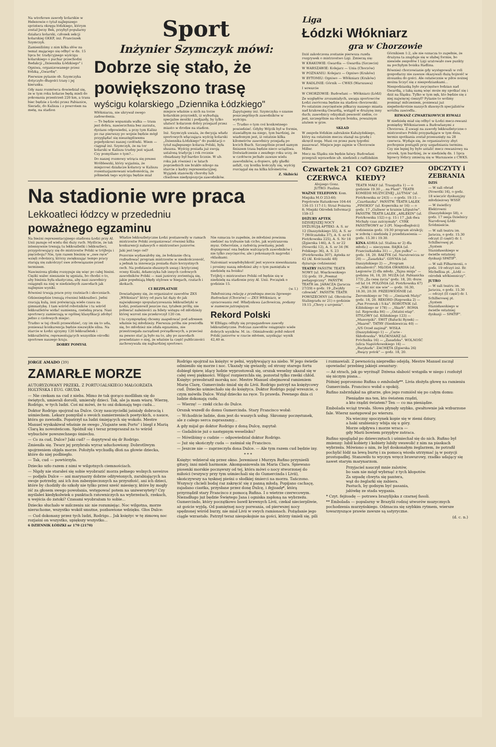Na wtorkowe zawody kolarskie w Helenowie o tytuł najlepszego sprintera okręgu łódzkiego, którym został Jerzy Bek, przybył popularny działacz kolarski, członek sekcji kolarskiej GKKF, inż. Franciszek Szymczyk.
Zamieniliśmy z nim kilka słów na temat mającego się odbyć w dn. 15 lipca br. tradycyjnego wyścigu kolarskiego o puchar przechodni Redakcji „Dziennika Łódzkiego" i Ogniwa, organizowanego przez łódzką „Gwardię".
Pierwsze pytanie ob. Szymczyka dotyczyło długości trasy i jej kierunku.
Gdy nasz rozmówca dowiedział się, że w tym roku kolarze będą mieli do pokonania przestrzeń 220 km, a trasa biec będzie z Łodzi przez Pabianice, Sieradz, do Kalisza i z powrotem na metę, na stadion
Sport
Inżynier Szymczyk mówi:
Dobrze się stało, że powiększono trasę
wyścigu kolarskiego „Dziennika Łódzkiego"
Włókniarza, nie ukrywał swego zadowolenia.
— To będzie wspaniała walka — trasa jest dobra, nawierzchnia bez zarzutu, dystans odpowiedni, a przy tym Kalisz po raz pierwszy po wojnie będzie mógł przyglądać się nieustępliwemu pojedynkowi naszej czołówki. Wiem — ciągnął inż. Szymczyk, że na tor kolarski w Kaliszu trudny jest wjazd. Czy pomyślano o tym?...
Do naszej rozmowy wtrąca się prezes Wróblewski, który wyjaśnia, że miejscowi działacze kolarscy w Kaliszu rozentuzjazmowani wiadomością, że półmetek tego wyścigu będzie miał miejsce właśnie u nich na torze kolarskim przyrzekli, iż wybudują specjalne mostki i podjazdy, by tylko ułatwić kolarzom dobry przejazd przez miasto w drodze na stadion.
Inż. Szymczyk uważa, że decyzja władz sportowych włączająca wyścig kolarski „Dziennika Łódzkiego" do punktacji o tytuł najlepszego kolarza Polski, była słuszna. Wyścig posiada już swoją ustaloną tradycję i rok rocznie obsadzany był bardzo licznie. W ub. roku jak również i w latach poprzednich nie brakło nikogo na starcie z kadry reprezentacyjnej. Wyjątek stanowiły choroby lub chwilowe niedyspozycje zawodników.
Zapytujemy inż. Szymczyka o szanse poszczególnych zawodników w wyścigu.
— Trudno o tym coś konkretnego powiedzieć. Gdyby Wójcik był w formie, stawiałbym na niego, tym bardziej, że wiadomym jest, iż ostatnie kilka kilometrów zawodnicy przejadą po kocich łbach. Szczególnie przed samym finiszem trasa będzie nieco uciążliwa. Doświadczenie z zeszłego roku uczy, że w czołówce jechało zawsze wielu zawodników, a dopiero, gdy gładki asfalt, czy kostka kończyły się, wyścig rozciągał się na kilka kilometrów.
Z. Skibicki
Na stadionie wre praca
Lekkoatleci łódzcy w przededniu
poważnego egzaminu
Na bieżni reprezentacyjnego stadionu Łodzi przy Al. Unii panuje od wielu dni duży ruch. Myślicie, że tak intensywnie trenują tu lekkoatletki i lekkoatleci, przygotowujący się do mistrzostw Polski w trójboju i pięcioboju? Nie, tym razem bieżnię w „swe ręce" wzięli robotnicy, którzy zwiększając tempo pracy starają się zakończyć swe zobowiązanie przed terminem.
Nawieziona glinkę rozsypuje się więc po całej bieżni. Ciężki walec nieszanie tę ugniata, bo chodzi o to, aby bieżnia była elastyczna, aby nasi zawodnicy osiągnęli na niej w niedzielnych zawodach jak najlepsze wyniki.
Również trwają prace przy rzutniach i skoczniach.
Gdzieniegdzie trenują również lekkoatleci. Jedni rzucają kulą, inni poświęcają wiele czasu na gimnastykę. I tam wśród robotników i tu wśród lekkoatletów widać sumienną, rzetelną pracę. Nasi sportowcy zamierzają w ogólnej klasyfikacji zdobyć jedno z czołowych miejsc.
Trudno w tej chwili przewidzieć, czy im się to uda, ponieważ konkurencja będzie niezwykle silna. Na starcie w Łodzi ujrzymy 120 lekkoatletek i lekkoatletów, reprezentujących wszystkie ośrodki sportowe naszego kraju.
DOBRY POMYSŁ
Władze lekkoatletyczne Łodzi postanowiły w ramach mistrzostw Polski zorganizować również kilka konkurencji naławych o mistrzostwo juniorów.
Jaki jest tego cel?
Pozornie wydawałoby się, że łodzianie chcą rozbudować program mistrzostw w nieskończoność, a jednak ta innowacja posiada dużo korzystnych cech. Na podstawie słusznych uwag i krytycznej oceny Kiszki, Adamczyka lub innych czołowych zawodników Polski — nasi juniorzy zorientują się, jakie popełniają błędy stylowe w biegach, rzutach i skokach.
CI BEZPŁATNIE
Dowiadujemy się, że organizator zawodów ZKS „Włókniarz" który od paru lat dąży do jak największego spopularyzowania lekkoatletyki w Łodzi, postanowił jeszcze raz, tytułem próby, nie pobierać należności za bilety wstępu od młodzieży której wzrost nie przekroczył 120 cm.
I tu czymprędzej chcemy zaapelować pod adresem właśnie tej młodzieży. Pierwsza próba nie powiodła się, bo młodzież nie zdała egzaminu, nie przestrzegała zarządzeń porządkowych, a przecież na pewno stać ją było na to, aby po zawodach powiedziano o niej, że właśnie ta część publiczności zachowywała się najbardziej sportowo.
Nie oznacza to zupełnie, że młodzież powinna siedzieć na trybunie tak cicho, jak wystraszona mysz. Odwrotnie, z radością powitamy, jeżeli dopingować ona będzie walczących zawodników i nie tylko zwycięzców, ale i pokonanych nagrodzi oklaskami.
Natomiast wszędobylskość jest wysoce niewskazana i prosimy naszą młodzież aby o tym pamiętała w niedzielę na boisku!
Trójbój o mistrzostwo Polski od będzie się w niedzielę na stadionie przy Al. Unii. Początek o godzinie 15.
(w. l.)
Telefoniczną relację z przebiegu meczu ligowego Budowlani (Chorzów) — ZKS Włókniarz, w opracowaniu red. Władysława Lachowicza, podamy w numerze jutrzejszym.
Rekord Polski
W Elblągu odbyły się propagandowe zawody lekkoatletyczne. Podczas zawodów osiągnięto wiele dobrych wyników. M. in.: Ośmiałowski pobił rekord Polski juniorów w rzucie młotem, uzyskując wynik 42,40 m.
Liga
Łódzki Włókniarz
gra w Chorzowie
Dziś zakończona zostanie pierwsza runda rozgrywek o mistrzostwo Ligi. Zmierzą się:
W KRAKOWIE: Gwardia — Gwardia (Szczecin)
W WARSZAWIE: Kolejarz — Unia (Chorzów)
W POZNANIU: Kolejarz — Ogniwo (Kraków)
W BYTOMIU: Ogniwo — Włókniarz (Kraków)
W RADLINIE: Górnik — CWKS (Warszawa)
I wreszcie
W CHORZOWIE: Budowlani — Włókniarz (Łódź)
Ze względów zrozumiałych, uwaga sportowców Łodzi zwrócona będzie na stadion chorzowski. Po ostatnim zwycięstwie piłkarzy naszego miasta nad krakowską Gwardią, wstąpił w drużynę inny duch; zawodnicy odzyskali pewność siebie, co jest, szczególnie na obcym boisku, poważnym atutem w grze.
SKŁAD
W zespole łódzkim zabraknie Kałużyńskiego, który na ostatnim meczu stanął na grudę i skręcił nogę. Musi on przez parę tygodni pauzować. Miejsce jego zajmie w Chorzowie Miller.
Mecz na Śląsku nie będzie łatwy. Budowlani przegrali wprawdzie ub. niedzieli z radlińskim Górnikiem 1:2, ale nie oznacza to zupełnie, że drużyna ta znajduje się w słabej formie, bo niewiele zespołów I Ligi uratowało swe punkty na pochyłym boisku Radlina.
Również chorzowianie gdy występowali w roli gospodarzy nie zawsze okazywali dużą hojność w stosunku do gości. Ale ostatecznie w piłce nożnej można liczyć się z niespodziankami... Niespodzianką było zwycięstwo łodzian nad Gwardią, z taką samą więc może my spotkać się i dziś na Śląsku. Tylko w tym sęk, kto będzie się z niej najwięcej cieszył? Pytanie to wolimy pominąć milczeniem, ponieważ już niejednokrotnie naszych sławnych specjalistów wróżba zawiodła..
REWANŻ CZWARTKOWYCH RYWALI
W niedzielę miał się odbyć w Łodzi mecz-rewanż pomiędzy Włókniarzem a Budowlanymi z Chorzowa. Z uwagi na zawody lekkoatletyczne o mistrzostwo Polski przypadające w tym dniu, termin spotkania został przesunięty na 28 czerwca. Wydaje się, że organizatorzy zbyt pochopnie postąpili przy uzgadnianiu terminu. Czy nie lepiej by było ustalić mecz rewanżowy na wtorek, tym bardziej, że w niedzielę dn. 1 lipca ligowcy łódzcy zmierzą się w Warszawie z CWKS.
Czwartek 21 CZERWCA
Alojzego Gonz.
JUTRO: Paulina
WAŻNE TELEFONY: Kom. Miejska M.O 253-60; Pogotowie Ratunkowe 104-44 134-15 117-11; Straż Pożarna 8; Miejski Ośrodek Informacji 159-13
DYŻURY APTEK DZISIEJSZEJ NOCY DYŻURUJĄ APTEKI: A. S. nr 12 (Daszyńskiego 55), A. S. nr 7 (Wólczańska 37), A. S. nr 61 Piotrkowska 225), A. S. Nr 18 (Zgierska 146), A. S. nr 22 (Nowotki 12), A. S. nr 34 (W. Polskiego 36), A. S. 23 (Piotrkowska 307). Apteka nr 42 (Al. Kościuszki 48) dyżuruje codziennie)
TEATRY PAŃSTW. TEATR NOWY (ul. Więckowskiego 15) godz. 19 „Poemat pedagogiczny". PAŃSTW. TEATR im. JARACZA (Jaracza 27/29) o godz. 19 „Zwykły człowiek". PAŃSTW. TEATR POWSZECHNY (ul. Obrońców Stalingradu nr 21) o godzinie 19.15 „Chory z urojenia".
CO? GDZIE? KIEDY?
TEATR MAŁY (ul. Traugutta 1) — o godzinie 19.30 „...na Plant". TEATR KOMEDII MUZYCZNEJ „LUTNIA" (ul. Piotrkowska nr 243) — o godz. 19.15 — „Czardaszka". PAŃSTW. TEATR LALEK „PINOKIO" (ul. Kopernika nr 16) — o godz. 17 „Guliwer w krainie Liliputów". PAŃSTW. TEATR LALEK „ARLEKIN" (ul. Piotrkowska 152) o g. 15 i 17 „Jak dwa Michały czas zatrzymały". CYRK PAŃSTWOWY nr 3 (Pl. Niepodległości) codziennie godz. 19.30 program atrakcji; w sobotę i niedzielę 2 przedstawienia — godz. 15.30 i 19.30.
KINA ADRIA (ul. Stalina nr 2) dla młodz.) — nieczynne. BAJKA (ul. Franciszkańska 31) — „Syn pułku" — godz. 18, 20. BAŁTYK (ul. Narutowicza nr 20) — „Zasadzka". GDYNIA (ul. Daszyńskiego 2) — „Program aktualności". MŁODA GWARDIA (ul. Legionów 2) dla młodz. „Tajna misja" — godzina 16, 18, 20. MUZA (ul. Pabianicka 173) „Za cenę życia" godz. 18, 20; dozw. od lat 14. POLONIA (ul. Piotrkowska 67) — „Nikt nic nie wie" — godz. 16.30, 18.30, 20.30. PRZEDWIOŚNIE (ul. Żeromskiego nr 74) — „Gesiarek Matyi" godz. 18, 20. REKORD (Rzgowska 2) — „Pan Pronouk i S-ka". ROBOTNIK (ul. Kilińskiego nr 178) — „Skarb". ROMA (ul. Rzgowska 84) — „Ostatni etap". STYLOWY (ul. Kilińskiego 123) — „Musorgski". ŚWIT (Bałucki Rynek) — „Maaret". TATRY (Sienkiewicza 40) — „S/S Orzeł zaginął". WISŁA (Daszyńskiego 1) — „Curie - Skłodowska". WŁÓKNIARZ (ul. Próchnika 16) — „Zasadzka". WOLNOŚĆ (ulica Napiórkowskiego 16) — „Barykada". ZACHĘTA (Zgierska 26) „Rwący potok" — godz. 18, 20.
ODCZYTY i ZEBRANIA
DZIŚ
— W sali obrad (Nowotki 16), o godz. 18 wieczór dyskusyjny młodzieżowy WSSP.
— W świetlicy Elektrowni (Daszyńskiego 58), o godz. 17 sesja Dzielnicy Narodowej Łódź-Śródmieście.
— W sali teatru im. Jaracza, o godz. 15.30 odczyt (I część) dr. I. Schillerowej pt. „System Stanisławskiego w świetle ostatniej dyskusji SPATIF".
— W sali Filharmonii, o godz. 19 odczyt inż. Br. Michellisa pt. „Łódź — ośrodek włókienniczy".
JUTRO
— W sali teatru im. Jaracza, o godz. 15.30 — odczyt (II część) dr. I. Schillerowej pt. „System Stanisławskiego w świetle ostatniej dyskusji — SPATIF".
JORGE AMADO (39)
ZAMARŁE MORZE
AUTORYZOWANY PRZEKŁ. Z PORTUGALSKIEGO MAŁGORZATA HOLYŃSKA I EUG. GRUDA
— Nie czekam na cud z nieba. Mimo że tak gorąco modliłam się do świętych, umierali dorośli, umierały dzieci. Tak, ale ja mam wiarę. Wierzę, Rodrigo, w tych ludzi. Coś mi mówi, że to oni dokonają tego cudu...
Doktor Rodrigo spojrzał na Dulce. Oczy nauczycielki jaśniały dobrocią i uśmiechem. Lekarz pomyślał o swoich zamierzeniach poetyckich, o nauce, która go zawiodła. Popatrzył na ludzi śmiejących się wokoło. Mestre Manuel wyskakiwał właśnie ze swego „Viajante sem Porto" i biegł z Marią Clarą ku nowożeńcom. Spóźnił się i teraz przepraszał za to wśród wybuchów powszechnego śmiechu.
— Co za cud, Dulce? Jaki cud? — dopytywał się dr Rodrigo.
Zmieniła się. Twarz jej przybrała wyraz uduchowiony. Dobrotliwym spojrzeniem objęła morze. Położyła wychudłą dłoń na głowie dziecka, które do niej podbiegło.
— Tak, cud — powtórzyła.
Dziecko szło razem z nimi w wilgotnych ciemnościach.
— Nigdy nie starałeś się sobie wyobrazić morza pełnego wolnych saveiros — podjęła Dulce — ani marynarzy dobrze odżywionych, zarabiających na swoje potrzeby, ani ich żon zabezpieczonych na przyszłość, ani ich dzieci, które by chodziły do szkoły nie tylko przez sześć miesięcy, które by mogły iść za głosem swego powołania, wstępować potem na uniwersytety? Czy myślałeś kiedykolwiek o punktach ratowniczych na wybrzeżach, rzekach, u wejścia do zatoki? Czasami wyobrażam to sobie...
Dziecko słuchało w milczeniu nic nie rozumiejąc. Noc wilgotna, morze nieruchome, wszystko wokół smutne, pozbawione wdzięku. Głos Dulce:
— Cud dokonany przez tych ludzi, Rodrigo... Jak księżyc w tę zimową noc rozjaśni on wszystko, upiększy wszystko...
Rodrigo spojrzał na księżyc w pełni, wypływający na niebo. W jego świetle odmieniło się morze i noc. Ukazały się gwiazdy, od strony starego fortu dobiegł śpiew, idący ludzie wyprostowali się, orszak weselny ukazał się w całej swej piękności. Wilgoć rozpierzchła się, pozostał tylko rześki chłód. Księżyc przeobraził morską noc. Mestre Manuel obejmował ramieniem Marię Clarę, Gumercindo śmiał się do Livii. Rodrigo patrzył na księżycowy cud. Dziecko uśmiechało się do księżyca. Doktor Rodrigo pojął wreszcie, o czym mówiła Dulce. Wziął dziecko na ręce. To prawda. Pewnego dnia ci ludzie dokonają cudu.
— Wierzę! — rzekł cicho do Dulce.
Orszak wszedł do domu Gumercinda. Stary Francisco wołał:
— Wchodźcie ludzie, dom jest do waszych usług. Skromny poczęstunek, ale z całego serca zapraszamy...
A gdy mijał go doktor Rodrigo z doną Dulcę, zapytał:
— Gadaliście już o następnym weselisku?
— Mówiliśmy o cudzie — odpowiedział doktor Rodrigo.
— Już się skończyły cuda — zaśmiał się Francisco.
— Jeszcze nie — zaprzeczyła dona Dulce. — Ale tym razem cud będzie iny.
* * *
Księżyc wdzierał się przez okno. Jeremiasz i Murzyn Rufino przynieśli gitary, inni mieli harmonie. Akompaniowała im Maria Clara. Śpiewano piosenki morskie począwszy od tej, która mówi o nocy stworzonej do miłości (wszyscy przy tym uśmiechali się do Gumercinda i Livii), skończywszy na tęsknej pieśni o słodkiej śmierci na morzu. Tańczono. Wszyscy chcieli bodaj raz zakręcić się z panną młodą. Popijano cachaçę, zajadano ciastka, przysłane przez donę Dulcę, i fejjoadę*, którą przyrządził stary Francisco z pomocą Rufina. I o wietrze czerwcowym. Niezadługo już będzie Świętego Jana i ogniska zapłoną na wybrzeżu. Gumercindo, który początkowo bawił krewnych Livii, czekał niecierpliwie, aż goście wyjdą. Od pamiętnej nocy porwania, od pierwszej nocy spędzonej wśród burzy, nie miał Livii w swych ramionach. Pożądanie jego ciągle wzrastało. Patrzył teraz niespokojnie na gości, którzy śmieli się, pili i rozmawiali. Z pewnością niepredko odejdą. Mestre Manuel zaczął opowiadać przebieg jakiejś awantury:
— Aż strach, jak go wyrżnął! Dziwna słabość wstąpiła w niego i rozłożył się niczym piana...
Później poproszono Rufina o emboladę**. Livia złożyła głowę na ramieniu Gumercinda. Francisco wołał o spokój.
Rufino zabrzdąkał na gitarze, głos jego rozniósł się po całym domu:
Pieniądze ma ten, kto światem rządzi,
a kto rządzi światem? Ten — co ma pieniądze.
Embolada wciąż trwała. Słowa płynęły szybko, gwałtownie jak wzburzone fale. Wiersz następował po wierszu.
Na wieczny spoczynek kopie się w ziemi dziury,
a haki szubienicy wbija się u góry.
Morze odpływa i morze wraca —
gdy Marii bowiem przypływ zatraca.
Rufino spoglądał po dziewczętach i uśmiechał się do nich. Rufino był zmienny: lubił kobiety i kobiety lubiły swawolić z nim na piaskach wybrzeża. Mówiono o nim, że był doskonałym żeglarzem, że potrafił pochylić łódź na lewą burtę i za pomocą wiosła utrzymać ją w pozycji prostopadłej. Stanowiło to wyczyn wręcz brawurowy, rzadko udający się nawet starym marynarzom.
Przyjaciel nauczył mnie zalotów,
bo sam nie mógł wybrnąć z tych kłopotów.
Za szpadę chwyta się pantera,
wąż do żeglarki się zabiera.
Pastuch, by godnym być pasania,
jałówkę ze stada wygania.
* Czyt. fejżoadę — potrawa brazylijska z czarnej fasoli.
** Embolada — popularny w Brazylii rodzaj utworów muzycznych pochodzenia murzyńskiego. Odznacza się szybkim rytmem, wiersze towarzyszące prawie zawsze są satyryczne.
(d. c. n.)
6 DZIENNIK ŁÓDZKI nr 170 (2170)